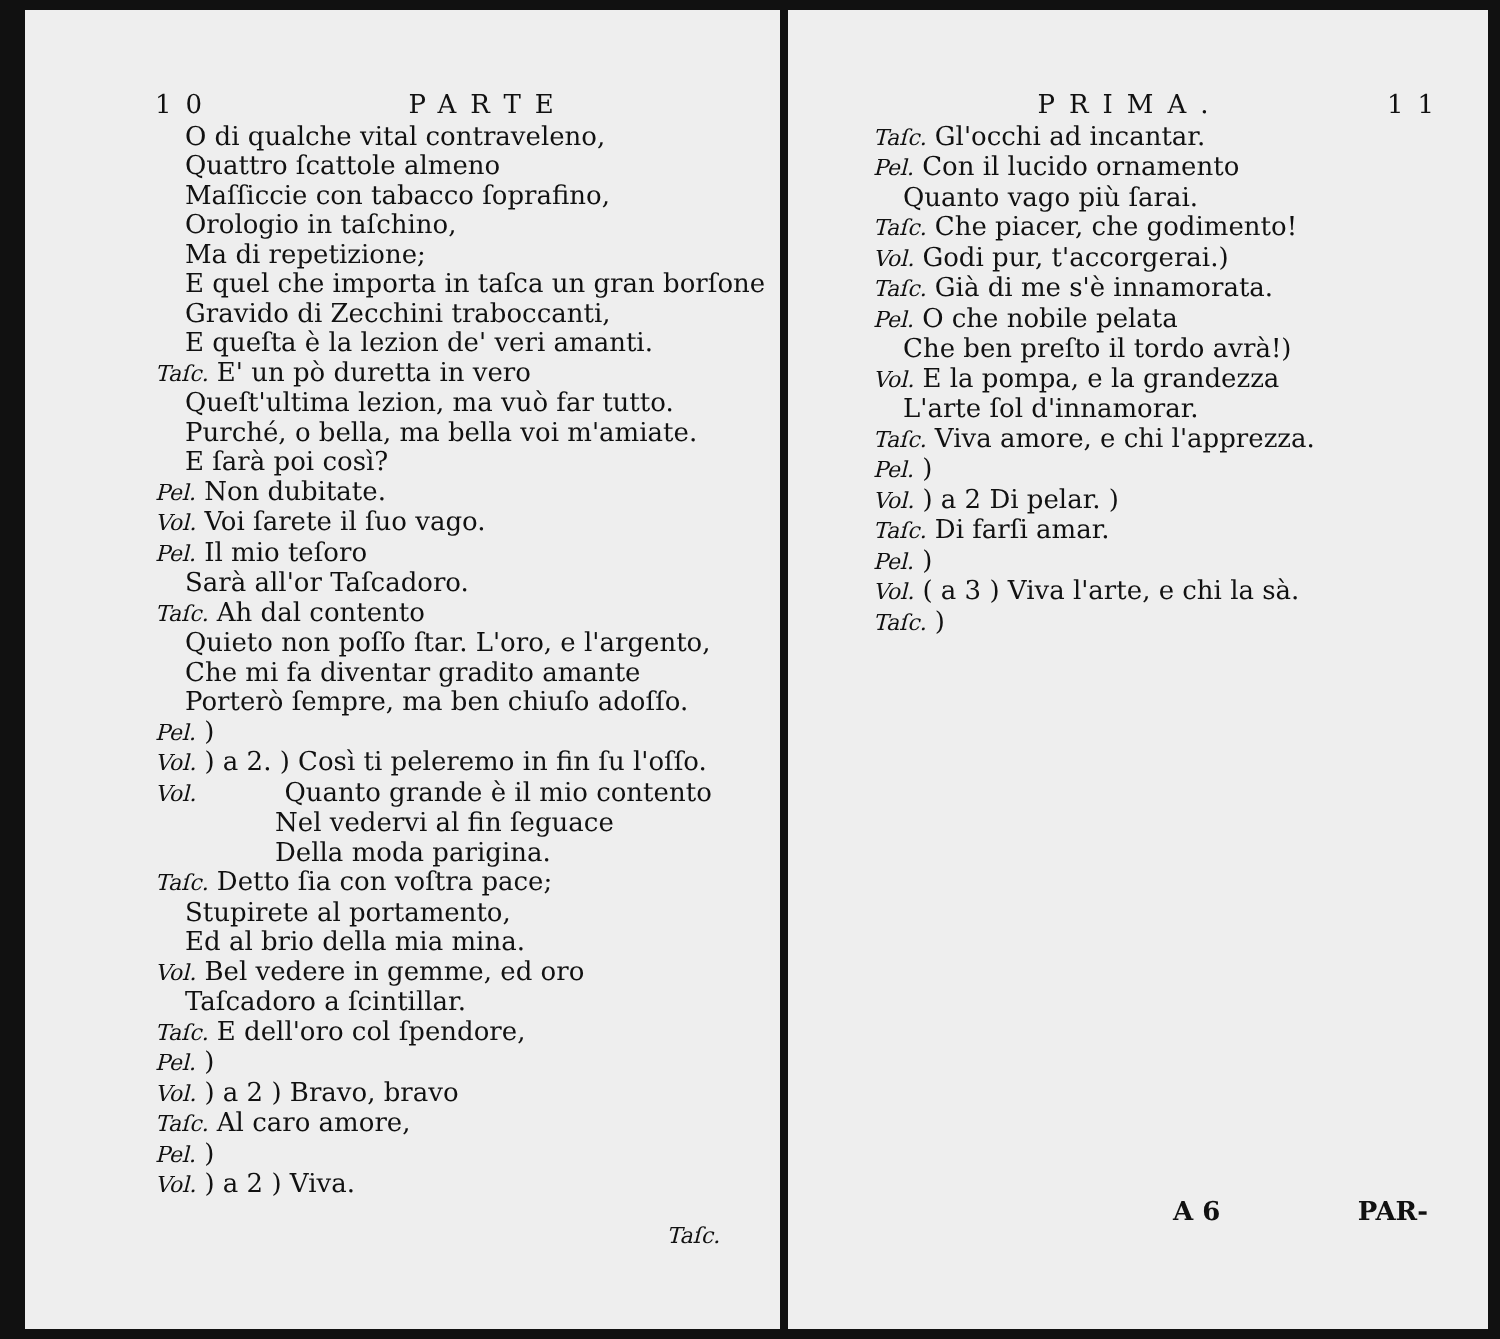10 PARTE
O di qualche vital contraveleno,
Quattro ſcattole almeno
Maſſiccie con tabacco ſoprafino,
Orologio in taſchino,
Ma di repetizione;
E quel che importa in taſca un gran borſone
Gravido di Zecchini traboccanti,
E queſta è la lezion de' veri amanti.
Taſc. E' un pò duretta in vero
Queſt'ultima lezion, ma vuò far tutto.
Purché, o bella, ma bella voi m'amiate.
E ſarà poi così?
Pel. Non dubitate.
Vol. Voi ſarete il ſuo vago.
Pel. Il mio teſoro
Sarà all'or Taſcadoro.
Taſc. Ah dal contento
Quieto non poſſo ſtar. L'oro, e l'argento,
Che mi fa diventar gradito amante
Porterò ſempre, ma ben chiuſo adoſſo.
Pel. )
Vol. ) a 2. ) Così ti peleremo in fin ſu l'oſſo.
Vol. Quanto grande è il mio contento
Nel vedervi al fin ſeguace
Della moda parigina.
Taſc. Detto ſia con voſtra pace;
Stupirete al portamento,
Ed al brio della mia mina.
Vol. Bel vedere in gemme, ed oro
Taſcadoro a ſcintillar.
Taſc. E dell'oro col ſpendore,
Pel. )
Vol. ) a 2 ) Bravo, bravo
Taſc. Al caro amore,
Pel. )
Vol. ) a 2 ) Viva.
Taſc.
PRIMA. 11
Taſc. Gl'occhi ad incantar.
Pel. Con il lucido ornamento
Quanto vago più ſarai.
Taſc. Che piacer, che godimento!
Vol. Godi pur, t'accorgerai.)
Taſc. Già di me s'è innamorata.
Pel. O che nobile pelata
Che ben preſto il tordo avrà!)
Vol. E la pompa, e la grandezza
L'arte ſol d'innamorar.
Taſc. Viva amore, e chi l'apprezza.
Pel. )
Vol. ) a 2 Di pelar. )
Taſc. Di farſi amar.
Pel. )
Vol. ( a 3 ) Viva l'arte, e chi la sà.
Taſc. )
A 6 PAR-